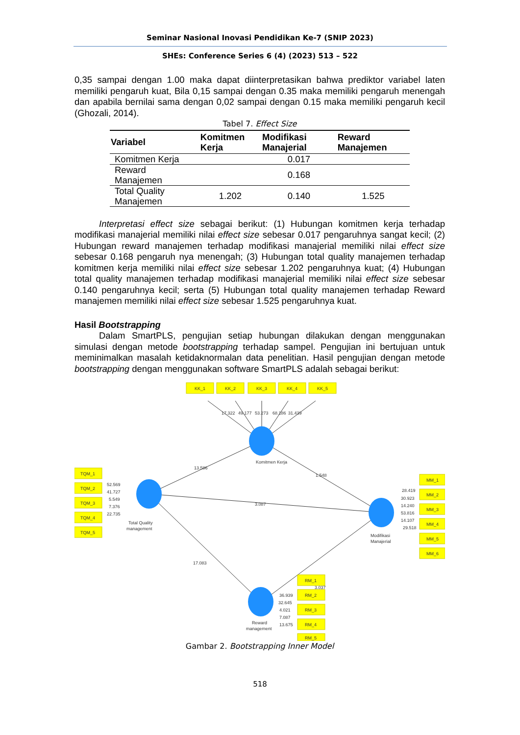Seminar Nasional Inovasi Pendidikan Ke-7 (SNIP 2023)
SHEs: Conference Series 6 (4) (2023) 513 – 522
0,35 sampai dengan 1.00 maka dapat diinterpretasikan bahwa prediktor variabel laten memiliki pengaruh kuat, Bila 0,15 sampai dengan 0.35 maka memiliki pengaruh menengah dan apabila bernilai sama dengan 0,02 sampai dengan 0.15 maka memiliki pengaruh kecil (Ghozali, 2014).
Tabel 7. Effect Size
| Variabel | Komitmen Kerja | Modifikasi Manajerial | Reward Manajemen |
| --- | --- | --- | --- |
| Komitmen Kerja | | 0.017 | |
| Reward Manajemen | | 0.168 | |
| Total Quality Manajemen | 1.202 | 0.140 | 1.525 |
Interpretasi effect size sebagai berikut: (1) Hubungan komitmen kerja terhadap modifikasi manajerial memiliki nilai effect size sebesar 0.017 pengaruhnya sangat kecil; (2) Hubungan reward manajemen terhadap modifikasi manajerial memiliki nilai effect size sebesar 0.168 pengaruh nya menengah; (3) Hubungan total quality manajemen terhadap komitmen kerja memiliki nilai effect size sebesar 1.202 pengaruhnya kuat; (4) Hubungan total quality manajemen terhadap modifikasi manajerial memiliki nilai effect size sebesar 0.140 pengaruhnya kecil; serta (5) Hubungan total quality manajemen terhadap Reward manajemen memiliki nilai effect size sebesar 1.525 pengaruhnya kuat.
Hasil Bootstrapping
Dalam SmartPLS, pengujian setiap hubungan dilakukan dengan menggunakan simulasi dengan metode bootstrapping terhadap sampel. Pengujian ini bertujuan untuk meminimalkan masalah ketidaknormalan data penelitian. Hasil pengujian dengan metode bootstrapping dengan menggunakan software SmartPLS adalah sebagai berikut:
KK_1
KK_2
KK_3
KK_4
KK_5
17.322
49.177
53.273
68.186
31.439
TQM_1
TQM_2
TQM_3
TQM_4
TQM_5
52.569
41.727
5.549
7.376
22.735
13.586
Komitmen Kerja
1.548
3.087
Total Quality
management
17.083
3.037
MM_1
MM_2
MM_3
MM_4
MM_5
MM_6
28.419
30.923
14.240
53.816
14.107
29.518
Modifikasi
Manajerial
RM_1
RM_2
RM_3
RM_4
RM_5
36.939
32.645
4.021
7.087
13.675
Reward
management
Gambar 2. Bootstrapping Inner Model
518